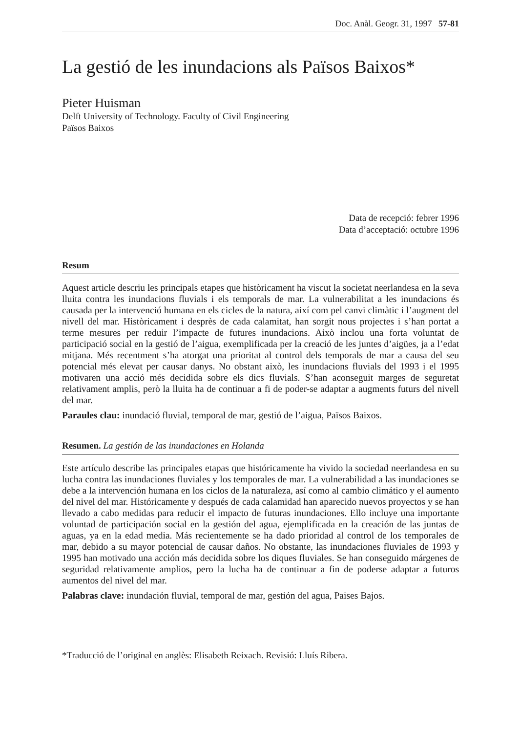Doc. Anàl. Geogr. 31, 1997 57-81
La gestió de les inundacions als Països Baixos*
Pieter Huisman
Delft University of Technology. Faculty of Civil Engineering
Països Baixos
Data de recepció: febrer 1996
Data d’acceptació: octubre 1996
Resum
Aquest article descriu les principals etapes que històricament ha viscut la societat neerlandesa en la seva lluita contra les inundacions fluvials i els temporals de mar. La vulnerabilitat a les inundacions és causada per la intervenció humana en els cicles de la natura, així com pel canvi climàtic i l’augment del nivell del mar. Històricament i desprès de cada calamitat, han sorgit nous projectes i s’han portat a terme mesures per reduir l’impacte de futures inundacions. Això inclou una forta voluntat de participació social en la gestió de l’aigua, exemplificada per la creació de les juntes d’aigües, ja a l’edat mitjana. Més recentment s’ha atorgat una prioritat al control dels temporals de mar a causa del seu potencial més elevat per causar danys. No obstant això, les inundacions fluvials del 1993 i el 1995 motivaren una acció més decidida sobre els dics fluvials. S’han aconseguit marges de seguretat relativament amplis, però la lluita ha de continuar a fi de poder-se adaptar a augments futurs del nivell del mar.
Paraules clau: inundació fluvial, temporal de mar, gestió de l’aigua, Països Baixos.
Resumen. La gestión de las inundaciones en Holanda
Este artículo describe las principales etapas que históricamente ha vivido la sociedad neerlandesa en su lucha contra las inundaciones fluviales y los temporales de mar. La vulnerabilidad a las inundaciones se debe a la intervención humana en los ciclos de la naturaleza, así como al cambio climático y el aumento del nivel del mar. Históricamente y después de cada calamidad han aparecido nuevos proyectos y se han llevado a cabo medidas para reducir el impacto de futuras inundaciones. Ello incluye una importante voluntad de participación social en la gestión del agua, ejemplificada en la creación de las juntas de aguas, ya en la edad media. Más recientemente se ha dado prioridad al control de los temporales de mar, debido a su mayor potencial de causar daños. No obstante, las inundaciones fluviales de 1993 y 1995 han motivado una acción más decidida sobre los diques fluviales. Se han conseguido márgenes de seguridad relativamente amplios, pero la lucha ha de continuar a fin de poderse adaptar a futuros aumentos del nivel del mar.
Palabras clave: inundación fluvial, temporal de mar, gestión del agua, Paises Bajos.
*Traducció de l’original en anglès: Elisabeth Reixach. Revisió: Lluís Ribera.